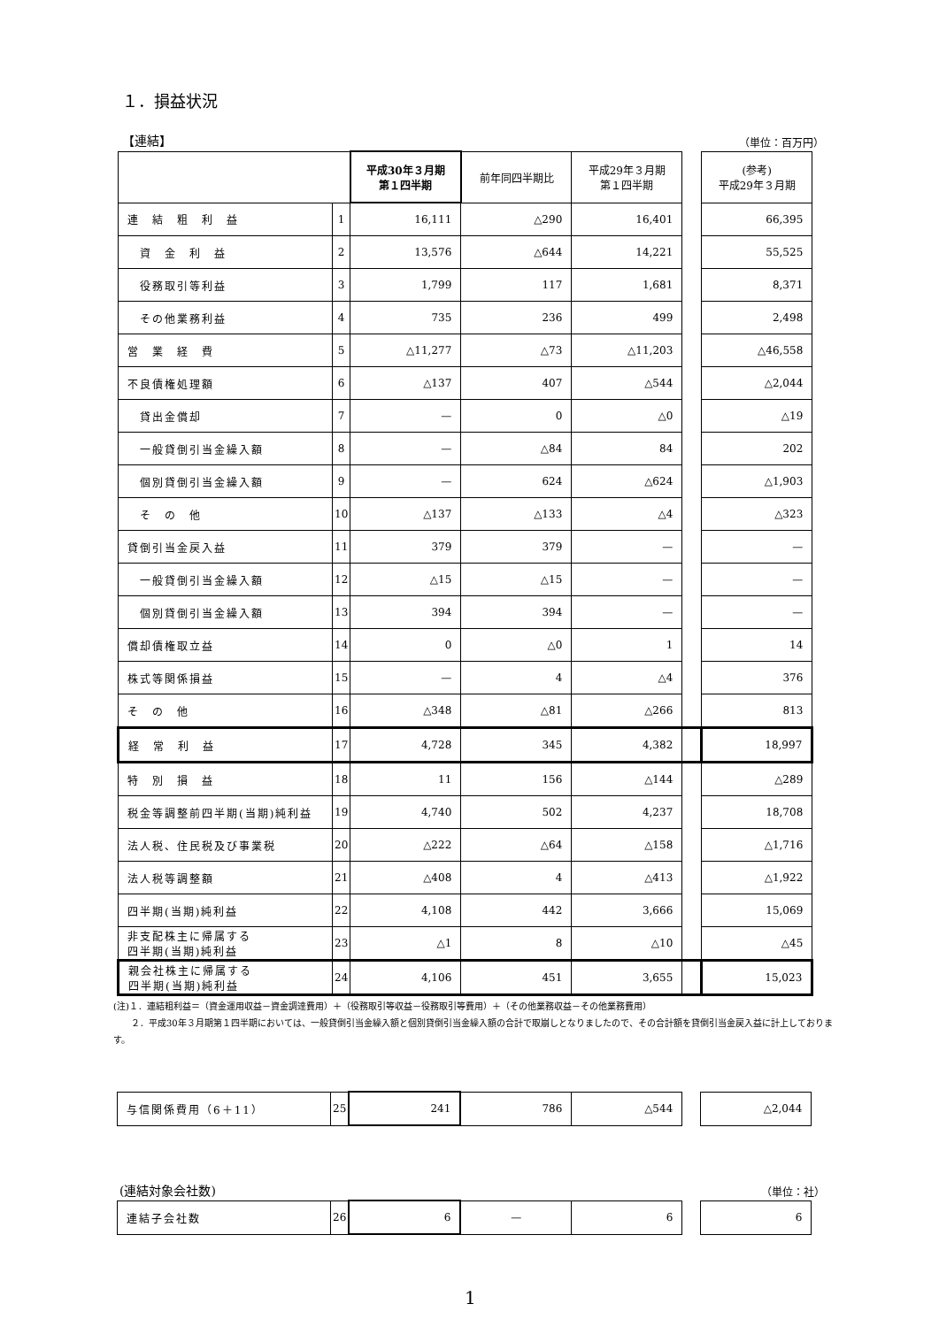１．損益状況
【連結】 （単位：百万円）
| | | 平成30年３月期 第１四半期 | 前年同四半期比 | 平成29年３月期 第１四半期 | | (参考) 平成29年３月期 |
| 連 結 粗 利 益 | 1 | 16,111 | △290 | 16,401 | | 66,395 |
| 資 金 利 益 | 2 | 13,576 | △644 | 14,221 | | 55,525 |
| 役務取引等利益 | 3 | 1,799 | 117 | 1,681 | | 8,371 |
| その他業務利益 | 4 | 735 | 236 | 499 | | 2,498 |
| 営 業 経 費 | 5 | △11,277 | △73 | △11,203 | | △46,558 |
| 不良債権処理額 | 6 | △137 | 407 | △544 | | △2,044 |
| 貸出金償却 | 7 | — | 0 | △0 | | △19 |
| 一般貸倒引当金繰入額 | 8 | — | △84 | 84 | | 202 |
| 個別貸倒引当金繰入額 | 9 | — | 624 | △624 | | △1,903 |
| そ の 他 | 10 | △137 | △133 | △4 | | △323 |
| 貸倒引当金戻入益 | 11 | 379 | 379 | — | | — |
| 一般貸倒引当金繰入額 | 12 | △15 | △15 | — | | — |
| 個別貸倒引当金繰入額 | 13 | 394 | 394 | — | | — |
| 償却債権取立益 | 14 | 0 | △0 | 1 | | 14 |
| 株式等関係損益 | 15 | — | 4 | △4 | | 376 |
| そ の 他 | 16 | △348 | △81 | △266 | | 813 |
| 経 常 利 益 | 17 | 4,728 | 345 | 4,382 | | 18,997 |
| 特 別 損 益 | 18 | 11 | 156 | △144 | | △289 |
| 税金等調整前四半期(当期)純利益 | 19 | 4,740 | 502 | 4,237 | | 18,708 |
| 法人税、住民税及び事業税 | 20 | △222 | △64 | △158 | | △1,716 |
| 法人税等調整額 | 21 | △408 | 4 | △413 | | △1,922 |
| 四半期(当期)純利益 | 22 | 4,108 | 442 | 3,666 | | 15,069 |
| 非支配株主に帰属する 四半期(当期)純利益 | 23 | △1 | 8 | △10 | | △45 |
| 親会社株主に帰属する 四半期(当期)純利益 | 24 | 4,106 | 451 | 3,655 | | 15,023 |
(注)１．連結粗利益＝（資金運用収益－資金調達費用）＋（役務取引等収益－役務取引等費用）＋（その他業務収益－その他業務費用）
　　２．平成30年３月期第１四半期においては、一般貸倒引当金繰入額と個別貸倒引当金繰入額の合計で取崩しとなりましたので、その合計額を貸倒引当金戻入益に計上しております。
| 与信関係費用（6＋11） | 25 | 241 | 786 | △544 | | △2,044 |
(連結対象会社数) （単位：社）
| 連結子会社数 | 26 | 6 | — | 6 | | 6 |
1